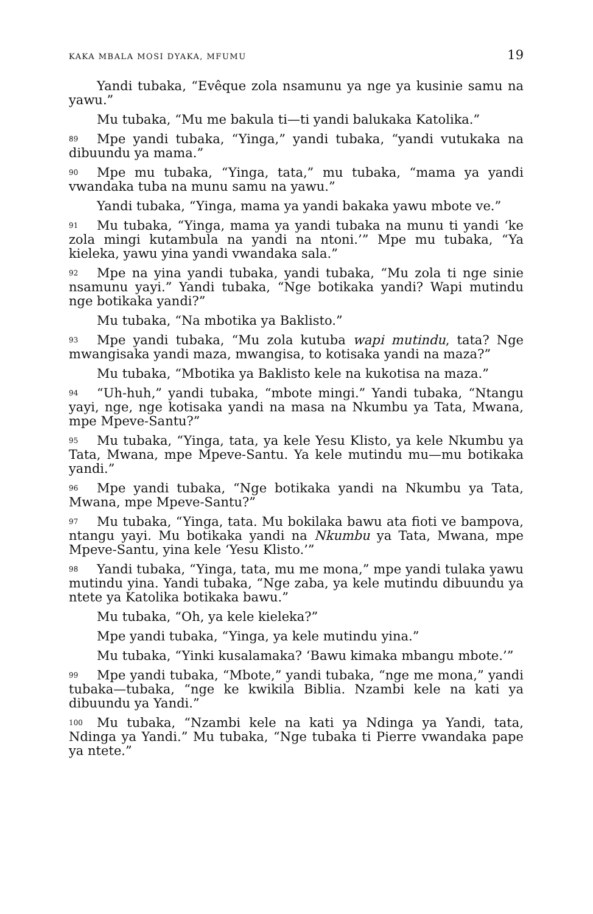KAKA MBALA MOSI DYAKA, MFUMU 19
Yandi tubaka, “Evêque zola nsamunu ya nge ya kusinie samu na yawu.”
Mu tubaka, “Mu me bakula ti—ti yandi balukaka Katolika.”
89 Mpe yandi tubaka, “Yinga,” yandi tubaka, “yandi vutukaka na dibuundu ya mama.”
90 Mpe mu tubaka, “Yinga, tata,” mu tubaka, “mama ya yandi vwandaka tuba na munu samu na yawu.”
Yandi tubaka, “Yinga, mama ya yandi bakaka yawu mbote ve.”
91 Mu tubaka, “Yinga, mama ya yandi tubaka na munu ti yandi ‘ke zola mingi kutambula na yandi na ntoni.’” Mpe mu tubaka, “Ya kieleka, yawu yina yandi vwandaka sala.”
92 Mpe na yina yandi tubaka, yandi tubaka, “Mu zola ti nge sinie nsamunu yayi.” Yandi tubaka, “Nge botikaka yandi? Wapi mutindu nge botikaka yandi?”
Mu tubaka, “Na mbotika ya Baklisto.”
93 Mpe yandi tubaka, “Mu zola kutuba wapi mutindu, tata? Nge mwangisaka yandi maza, mwangisa, to kotisaka yandi na maza?”
Mu tubaka, “Mbotika ya Baklisto kele na kukotisa na maza.”
94 “Uh-huh,” yandi tubaka, “mbote mingi.” Yandi tubaka, “Ntangu yayi, nge, nge kotisaka yandi na masa na Nkumbu ya Tata, Mwana, mpe Mpeve-Santu?”
95 Mu tubaka, “Yinga, tata, ya kele Yesu Klisto, ya kele Nkumbu ya Tata, Mwana, mpe Mpeve-Santu. Ya kele mutindu mu—mu botikaka yandi.”
96 Mpe yandi tubaka, “Nge botikaka yandi na Nkumbu ya Tata, Mwana, mpe Mpeve-Santu?”
97 Mu tubaka, “Yinga, tata. Mu bokilaka bawu ata fioti ve bampova, ntangu yayi. Mu botikaka yandi na Nkumbu ya Tata, Mwana, mpe Mpeve-Santu, yina kele ‘Yesu Klisto.’”
98 Yandi tubaka, “Yinga, tata, mu me mona,” mpe yandi tulaka yawu mutindu yina. Yandi tubaka, “Nge zaba, ya kele mutindu dibuundu ya ntete ya Katolika botikaka bawu.”
Mu tubaka, “Oh, ya kele kieleka?”
Mpe yandi tubaka, “Yinga, ya kele mutindu yina.”
Mu tubaka, “Yinki kusalamaka? ‘Bawu kimaka mbangu mbote.’”
99 Mpe yandi tubaka, “Mbote,” yandi tubaka, “nge me mona,” yandi tubaka—tubaka, “nge ke kwikila Biblia. Nzambi kele na kati ya dibuundu ya Yandi.”
100 Mu tubaka, “Nzambi kele na kati ya Ndinga ya Yandi, tata, Ndinga ya Yandi.” Mu tubaka, “Nge tubaka ti Pierre vwandaka pape ya ntete.”